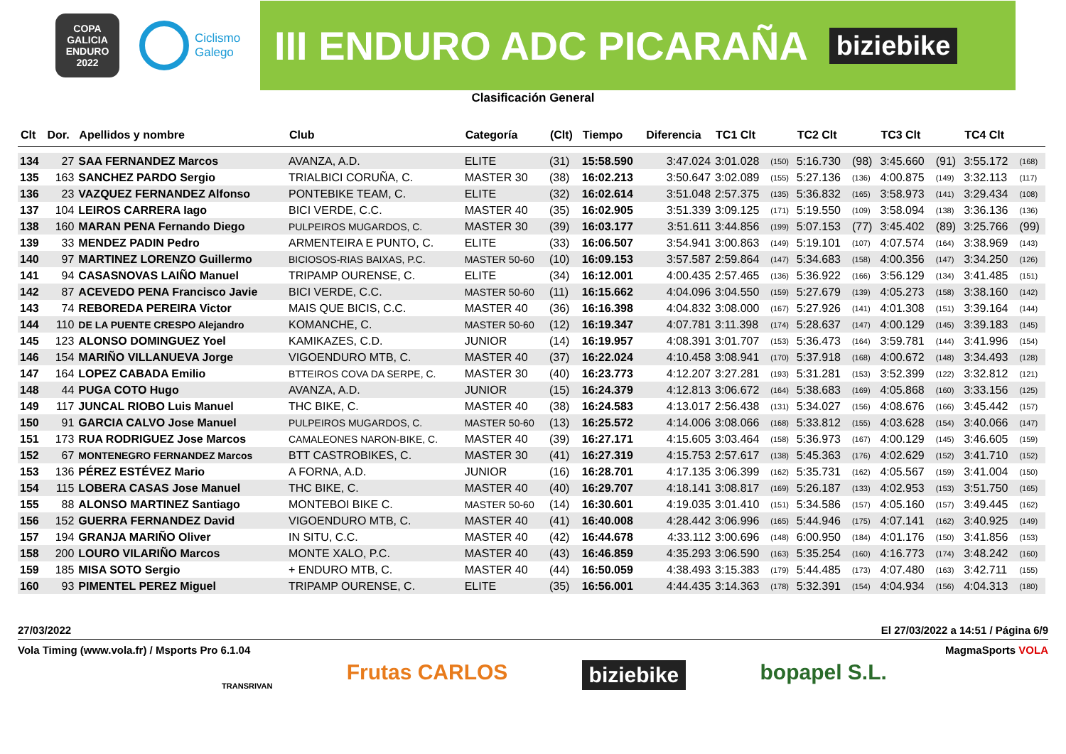COPA GALICIA
ENDURO
2022
Ciclismo
Galego
III ENDURO ADC PICARAÑA biziebike
Clasificación General
| Clt | Dor. | Apellidos y nombre | Club | Categoría | (Clt) | Tiempo | Diferencia | TC1 Clt | | TC2 Clt | | TC3 Clt | | TC4 Clt | |
| --- | --- | --- | --- | --- | --- | --- | --- | --- | --- | --- | --- | --- | --- | --- | --- |
| 134 | 27 | SAA FERNANDEZ Marcos | AVANZA, A.D. | ELITE | (31) | 15:58.590 | 3:47.024 | 3:01.028 | (150) | 5:16.730 | (98) | 3:45.660 | (91) | 3:55.172 | (168) |
| 135 | 163 | SANCHEZ PARDO Sergio | TRIALBICI CORUÑA, C. | MASTER 30 | (38) | 16:02.213 | 3:50.647 | 3:02.089 | (155) | 5:27.136 | (136) | 4:00.875 | (149) | 3:32.113 | (117) |
| 136 | 23 | VAZQUEZ FERNANDEZ Alfonso | PONTEBIKE TEAM, C. | ELITE | (32) | 16:02.614 | 3:51.048 | 2:57.375 | (135) | 5:36.832 | (165) | 3:58.973 | (141) | 3:29.434 | (108) |
| 137 | 104 | LEIROS CARRERA Iago | BICI VERDE, C.C. | MASTER 40 | (35) | 16:02.905 | 3:51.339 | 3:09.125 | (171) | 5:19.550 | (109) | 3:58.094 | (138) | 3:36.136 | (136) |
| 138 | 160 | MARAN PENA Fernando Diego | PULPEIROS MUGARDOS, C. | MASTER 30 | (39) | 16:03.177 | 3:51.611 | 3:44.856 | (199) | 5:07.153 | (77) | 3:45.402 | (89) | 3:25.766 | (99) |
| 139 | 33 | MENDEZ PADIN Pedro | ARMENTEIRA E PUNTO, C. | ELITE | (33) | 16:06.507 | 3:54.941 | 3:00.863 | (149) | 5:19.101 | (107) | 4:07.574 | (164) | 3:38.969 | (143) |
| 140 | 97 | MARTINEZ LORENZO Guillermo | BICIOSOS-RIAS BAIXAS, P.C. | MASTER 50-60 | (10) | 16:09.153 | 3:57.587 | 2:59.864 | (147) | 5:34.683 | (158) | 4:00.356 | (147) | 3:34.250 | (126) |
| 141 | 94 | CASASNOVAS LAIÑO Manuel | TRIPAMP OURENSE, C. | ELITE | (34) | 16:12.001 | 4:00.435 | 2:57.465 | (136) | 5:36.922 | (166) | 3:56.129 | (134) | 3:41.485 | (151) |
| 142 | 87 | ACEVEDO PENA Francisco Javie | BICI VERDE, C.C. | MASTER 50-60 | (11) | 16:15.662 | 4:04.096 | 3:04.550 | (159) | 5:27.679 | (139) | 4:05.273 | (158) | 3:38.160 | (142) |
| 143 | 74 | REBOREDA PEREIRA Victor | MAIS QUE BICIS, C.C. | MASTER 40 | (36) | 16:16.398 | 4:04.832 | 3:08.000 | (167) | 5:27.926 | (141) | 4:01.308 | (151) | 3:39.164 | (144) |
| 144 | 110 | DE LA PUENTE CRESPO Alejandro | KOMANCHE, C. | MASTER 50-60 | (12) | 16:19.347 | 4:07.781 | 3:11.398 | (174) | 5:28.637 | (147) | 4:00.129 | (145) | 3:39.183 | (145) |
| 145 | 123 | ALONSO DOMINGUEZ Yoel | KAMIKAZES, C.D. | JUNIOR | (14) | 16:19.957 | 4:08.391 | 3:01.707 | (153) | 5:36.473 | (164) | 3:59.781 | (144) | 3:41.996 | (154) |
| 146 | 154 | MARIÑO VILLANUEVA Jorge | VIGOENDURO MTB, C. | MASTER 40 | (37) | 16:22.024 | 4:10.458 | 3:08.941 | (170) | 5:37.918 | (168) | 4:00.672 | (148) | 3:34.493 | (128) |
| 147 | 164 | LOPEZ CABADA Emilio | BTTEIROS COVA DA SERPE, C. | MASTER 30 | (40) | 16:23.773 | 4:12.207 | 3:27.281 | (193) | 5:31.281 | (153) | 3:52.399 | (122) | 3:32.812 | (121) |
| 148 | 44 | PUGA COTO Hugo | AVANZA, A.D. | JUNIOR | (15) | 16:24.379 | 4:12.813 | 3:06.672 | (164) | 5:38.683 | (169) | 4:05.868 | (160) | 3:33.156 | (125) |
| 149 | 117 | JUNCAL RIOBO Luis Manuel | THC BIKE, C. | MASTER 40 | (38) | 16:24.583 | 4:13.017 | 2:56.438 | (131) | 5:34.027 | (156) | 4:08.676 | (166) | 3:45.442 | (157) |
| 150 | 91 | GARCIA CALVO Jose Manuel | PULPEIROS MUGARDOS, C. | MASTER 50-60 | (13) | 16:25.572 | 4:14.006 | 3:08.066 | (168) | 5:33.812 | (155) | 4:03.628 | (154) | 3:40.066 | (147) |
| 151 | 173 | RUA RODRIGUEZ Jose Marcos | CAMALEONES NARON-BIKE, C. | MASTER 40 | (39) | 16:27.171 | 4:15.605 | 3:03.464 | (158) | 5:36.973 | (167) | 4:00.129 | (145) | 3:46.605 | (159) |
| 152 | 67 | MONTENEGRO FERNANDEZ Marcos | BTT CASTROBIKES, C. | MASTER 30 | (41) | 16:27.319 | 4:15.753 | 2:57.617 | (138) | 5:45.363 | (176) | 4:02.629 | (152) | 3:41.710 | (152) |
| 153 | 136 | PÉREZ ESTÉVEZ Mario | A FORNA, A.D. | JUNIOR | (16) | 16:28.701 | 4:17.135 | 3:06.399 | (162) | 5:35.731 | (162) | 4:05.567 | (159) | 3:41.004 | (150) |
| 154 | 115 | LOBERA CASAS Jose Manuel | THC BIKE, C. | MASTER 40 | (40) | 16:29.707 | 4:18.141 | 3:08.817 | (169) | 5:26.187 | (133) | 4:02.953 | (153) | 3:51.750 | (165) |
| 155 | 88 | ALONSO MARTINEZ Santiago | MONTEBOI BIKE C. | MASTER 50-60 | (14) | 16:30.601 | 4:19.035 | 3:01.410 | (151) | 5:34.586 | (157) | 4:05.160 | (157) | 3:49.445 | (162) |
| 156 | 152 | GUERRA FERNANDEZ David | VIGOENDURO MTB, C. | MASTER 40 | (41) | 16:40.008 | 4:28.442 | 3:06.996 | (165) | 5:44.946 | (175) | 4:07.141 | (162) | 3:40.925 | (149) |
| 157 | 194 | GRANJA MARIÑO Oliver | IN SITU, C.C. | MASTER 40 | (42) | 16:44.678 | 4:33.112 | 3:00.696 | (148) | 6:00.950 | (184) | 4:01.176 | (150) | 3:41.856 | (153) |
| 158 | 200 | LOURO VILARIÑO Marcos | MONTE XALO, P.C. | MASTER 40 | (43) | 16:46.859 | 4:35.293 | 3:06.590 | (163) | 5:35.254 | (160) | 4:16.773 | (174) | 3:48.242 | (160) |
| 159 | 185 | MISA SOTO Sergio | + ENDURO MTB, C. | MASTER 40 | (44) | 16:50.059 | 4:38.493 | 3:15.383 | (179) | 5:44.485 | (173) | 4:07.480 | (163) | 3:42.711 | (155) |
| 160 | 93 | PIMENTEL PEREZ Miguel | TRIPAMP OURENSE, C. | ELITE | (35) | 16:56.001 | 4:44.435 | 3:14.363 | (178) | 5:32.391 | (154) | 4:04.934 | (156) | 4:04.313 | (180) |
27/03/2022 El 27/03/2022 a 14:51 / Página 6/9
Vola Timing (www.vola.fr) / Msports Pro 6.1.04 MagmaSports VOLA
TRANSRIVAN Frutas CARLOS biziebike bopapel S.L.